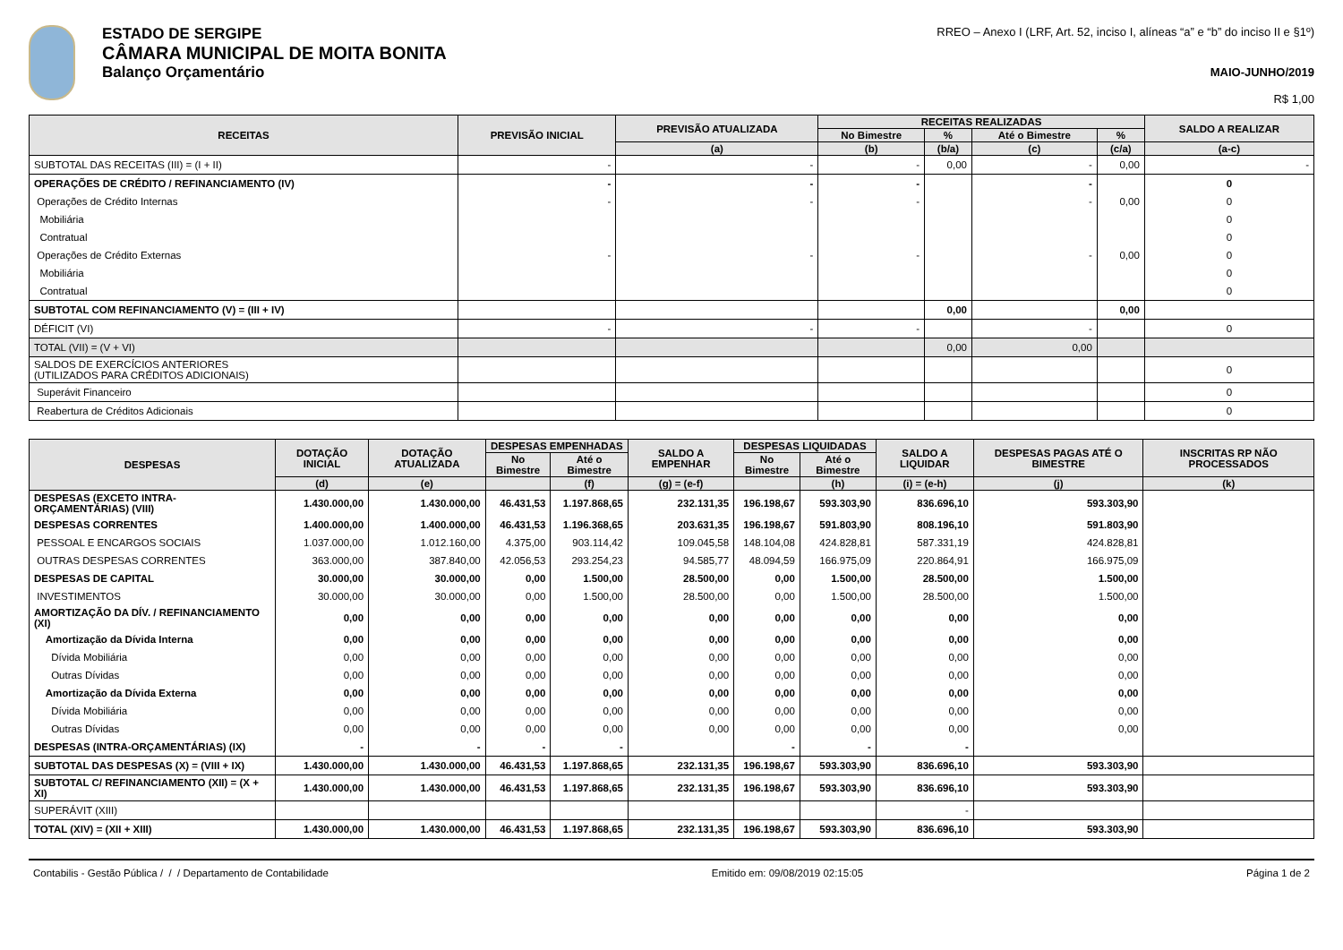ESTADO DE SERGIPE
CÂMARA MUNICIPAL DE MOITA BONITA
Balanço Orçamentário
RREO – Anexo I (LRF, Art. 52, inciso I, alíneas “a” e “b” do inciso II e §1º)
MAIO-JUNHO/2019
R$ 1,00
| RECEITAS | PREVISÃO INICIAL | PREVISÃO ATUALIZADA | RECEITAS REALIZADAS | | | | SALDO A REALIZAR |
| --- | --- | --- | --- | --- | --- | --- | --- |
| | | | No Bimestre | % | Até o Bimestre | % | |
| | | (a) | (b) | (b/a) | (c) | (c/a) | (a-c) |
| SUBTOTAL DAS RECEITAS (III) = (I + II) | - | - | - | 0,00 | - | 0,00 | - |
| OPERAÇÕES DE CRÉDITO / REFINANCIAMENTO (IV) | - | - | - | | - | | 0 |
| Operações de Crédito Internas | - | - | - | | - | 0,00 | 0 |
| Mobiliária | | | | | | | 0 |
| Contratual | | | | | | | 0 |
| Operações de Crédito Externas | - | - | - | | - | 0,00 | 0 |
| Mobiliária | | | | | | | 0 |
| Contratual | | | | | | | 0 |
| SUBTOTAL COM REFINANCIAMENTO (V) = (III + IV) | | | | 0,00 | | 0,00 | |
| DÉFICIT (VI) | - | - | - | | - | | 0 |
| TOTAL (VII) = (V + VI) | | | | 0,00 | 0,00 | | |
| SALDOS DE EXERCÍCIOS ANTERIORES (UTILIZADOS PARA CRÉDITOS ADICIONAIS) | | | | | | | 0 |
| Superávit Financeiro | | | | | | | 0 |
| Reabertura de Créditos Adicionais | | | | | | | 0 |
| DESPESAS | DOTAÇÃO INICIAL | DOTAÇÃO ATUALIZADA | DESPESAS EMPENHADAS | | SALDO A EMPENHAR | DESPESAS LIQUIDADAS | | SALDO A LIQUIDAR | DESPESAS PAGAS ATÉ O BIMESTRE | INSCRITAS RP NÃO PROCESSADOS |
| --- | --- | --- | --- | --- | --- | --- | --- | --- | --- | --- |
| | | | No Bimestre | Até o Bimestre | | No Bimestre | Até o Bimestre | | | |
| | (d) | (e) | | (f) | (g) = (e-f) | | (h) | (i) = (e-h) | (j) | (k) |
| DESPESAS (EXCETO INTRA-ORÇAMENTÁRIAS) (VIII) | 1.430.000,00 | 1.430.000,00 | 46.431,53 | 1.197.868,65 | 232.131,35 | 196.198,67 | 593.303,90 | 836.696,10 | 593.303,90 | |
| DESPESAS CORRENTES | 1.400.000,00 | 1.400.000,00 | 46.431,53 | 1.196.368,65 | 203.631,35 | 196.198,67 | 591.803,90 | 808.196,10 | 591.803,90 | |
| PESSOAL E ENCARGOS SOCIAIS | 1.037.000,00 | 1.012.160,00 | 4.375,00 | 903.114,42 | 109.045,58 | 148.104,08 | 424.828,81 | 587.331,19 | 424.828,81 | |
| OUTRAS DESPESAS CORRENTES | 363.000,00 | 387.840,00 | 42.056,53 | 293.254,23 | 94.585,77 | 48.094,59 | 166.975,09 | 220.864,91 | 166.975,09 | |
| DESPESAS DE CAPITAL | 30.000,00 | 30.000,00 | 0,00 | 1.500,00 | 28.500,00 | 0,00 | 1.500,00 | 28.500,00 | 1.500,00 | |
| INVESTIMENTOS | 30.000,00 | 30.000,00 | 0,00 | 1.500,00 | 28.500,00 | 0,00 | 1.500,00 | 28.500,00 | 1.500,00 | |
| AMORTIZAÇÃO DA DÍV. / REFINANCIAMENTO (XI) | 0,00 | 0,00 | 0,00 | 0,00 | 0,00 | 0,00 | 0,00 | 0,00 | 0,00 | |
| Amortização da Dívida Interna | 0,00 | 0,00 | 0,00 | 0,00 | 0,00 | 0,00 | 0,00 | 0,00 | 0,00 | |
| Dívida Mobiliária | 0,00 | 0,00 | 0,00 | 0,00 | 0,00 | 0,00 | 0,00 | 0,00 | 0,00 | |
| Outras Dívidas | 0,00 | 0,00 | 0,00 | 0,00 | 0,00 | 0,00 | 0,00 | 0,00 | 0,00 | |
| Amortização da Dívida Externa | 0,00 | 0,00 | 0,00 | 0,00 | 0,00 | 0,00 | 0,00 | 0,00 | 0,00 | |
| Dívida Mobiliária | 0,00 | 0,00 | 0,00 | 0,00 | 0,00 | 0,00 | 0,00 | 0,00 | 0,00 | |
| Outras Dívidas | 0,00 | 0,00 | 0,00 | 0,00 | 0,00 | 0,00 | 0,00 | 0,00 | 0,00 | |
| DESPESAS (INTRA-ORÇAMENTÁRIAS) (IX) | - | - | - | - | | - | - | - | | |
| SUBTOTAL DAS DESPESAS (X) = (VIII + IX) | 1.430.000,00 | 1.430.000,00 | 46.431,53 | 1.197.868,65 | 232.131,35 | 196.198,67 | 593.303,90 | 836.696,10 | 593.303,90 | |
| SUBTOTAL C/ REFINANCIAMENTO (XII) = (X + XI) | 1.430.000,00 | 1.430.000,00 | 46.431,53 | 1.197.868,65 | 232.131,35 | 196.198,67 | 593.303,90 | 836.696,10 | 593.303,90 | |
| SUPERÁVIT (XIII) | | | | | | | | - | | |
| TOTAL (XIV) = (XII + XIII) | 1.430.000,00 | 1.430.000,00 | 46.431,53 | 1.197.868,65 | 232.131,35 | 196.198,67 | 593.303,90 | 836.696,10 | 593.303,90 | |
Contabilis - Gestão Pública / / / Departamento de Contabilidade Emitido em: 09/08/2019 02:15:05 Página 1 de 2